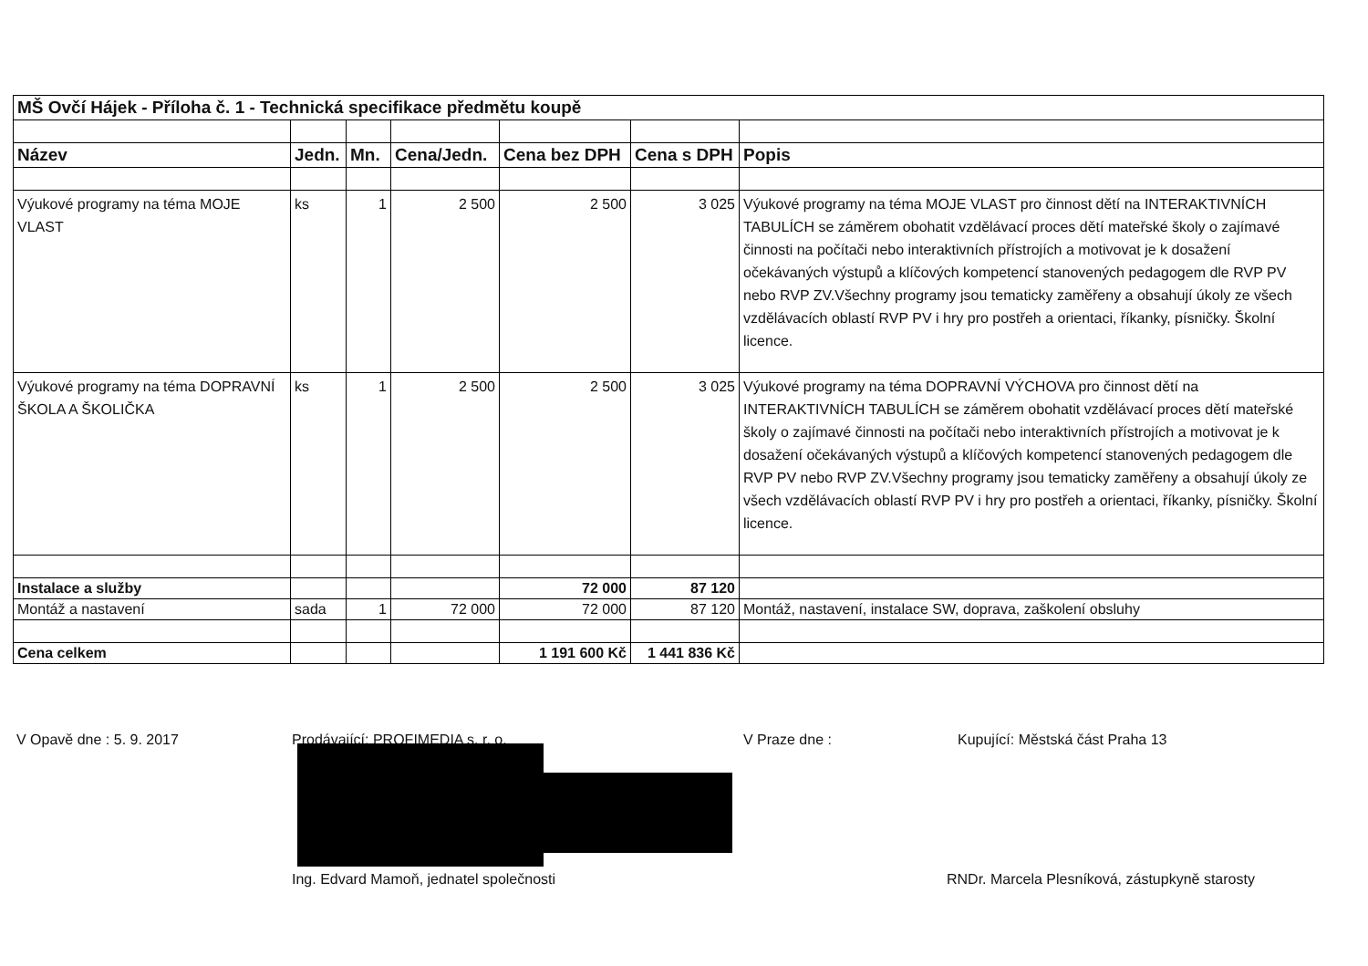| MŠ Ovčí Hájek - Příloha č. 1 - Technická specifikace předmětu koupě | | | | | | |
| Název | Jedn. | Mn. | Cena/Jedn. | Cena bez DPH | Cena s DPH | Popis |
| Výukové programy na téma MOJE VLAST | ks | 1 | 2 500 | 2 500 | 3 025 | Výukové programy na téma MOJE VLAST pro činnost dětí na INTERAKTIVNÍCH TABULÍCH se záměrem obohatit vzdělávací proces dětí mateřské školy o zajímavé činnosti na počítači nebo interaktivních přístrojích a motivovat je k dosažení očekávaných výstupů a klíčových kompetencí stanovených pedagogem dle RVP PV nebo RVP ZV.Všechny programy jsou tematicky zaměřeny a obsahují úkoly ze všech vzdělávacích oblastí RVP PV i hry pro postřeh a orientaci, říkanky, písničky. Školní licence. |
| Výukové programy na téma DOPRAVNÍ ŠKOLA A ŠKOLIČKA | ks | 1 | 2 500 | 2 500 | 3 025 | Výukové programy na téma DOPRAVNÍ VÝCHOVA pro činnost dětí na INTERAKTIVNÍCH TABULÍCH se záměrem obohatit vzdělávací proces dětí mateřské školy o zajímavé činnosti na počítači nebo interaktivních přístrojích a motivovat je k dosažení očekávaných výstupů a klíčových kompetencí stanovených pedagogem dle RVP PV nebo RVP ZV.Všechny programy jsou tematicky zaměřeny a obsahují úkoly ze všech vzdělávacích oblastí RVP PV i hry pro postřeh a orientaci, říkanky, písničky. Školní licence. |
| Instalace a služby | | | | 72 000 | 87 120 | |
| Montáž a nastavení | sada | 1 | 72 000 | 72 000 | 87 120 | Montáž, nastavení, instalace SW, doprava, zaškolení obsluhy |
| Cena celkem | | | | 1 191 600 Kč | 1 441 836 Kč | |
V Opavě dne : 5. 9. 2017
Prodávající: PROFIMEDIA s. r. o.
V Praze dne :
Kupující: Městská část Praha 13
Ing. Edvard Mamoň, jednatel společnosti
RNDr. Marcela Plesníková, zástupkyně starosty